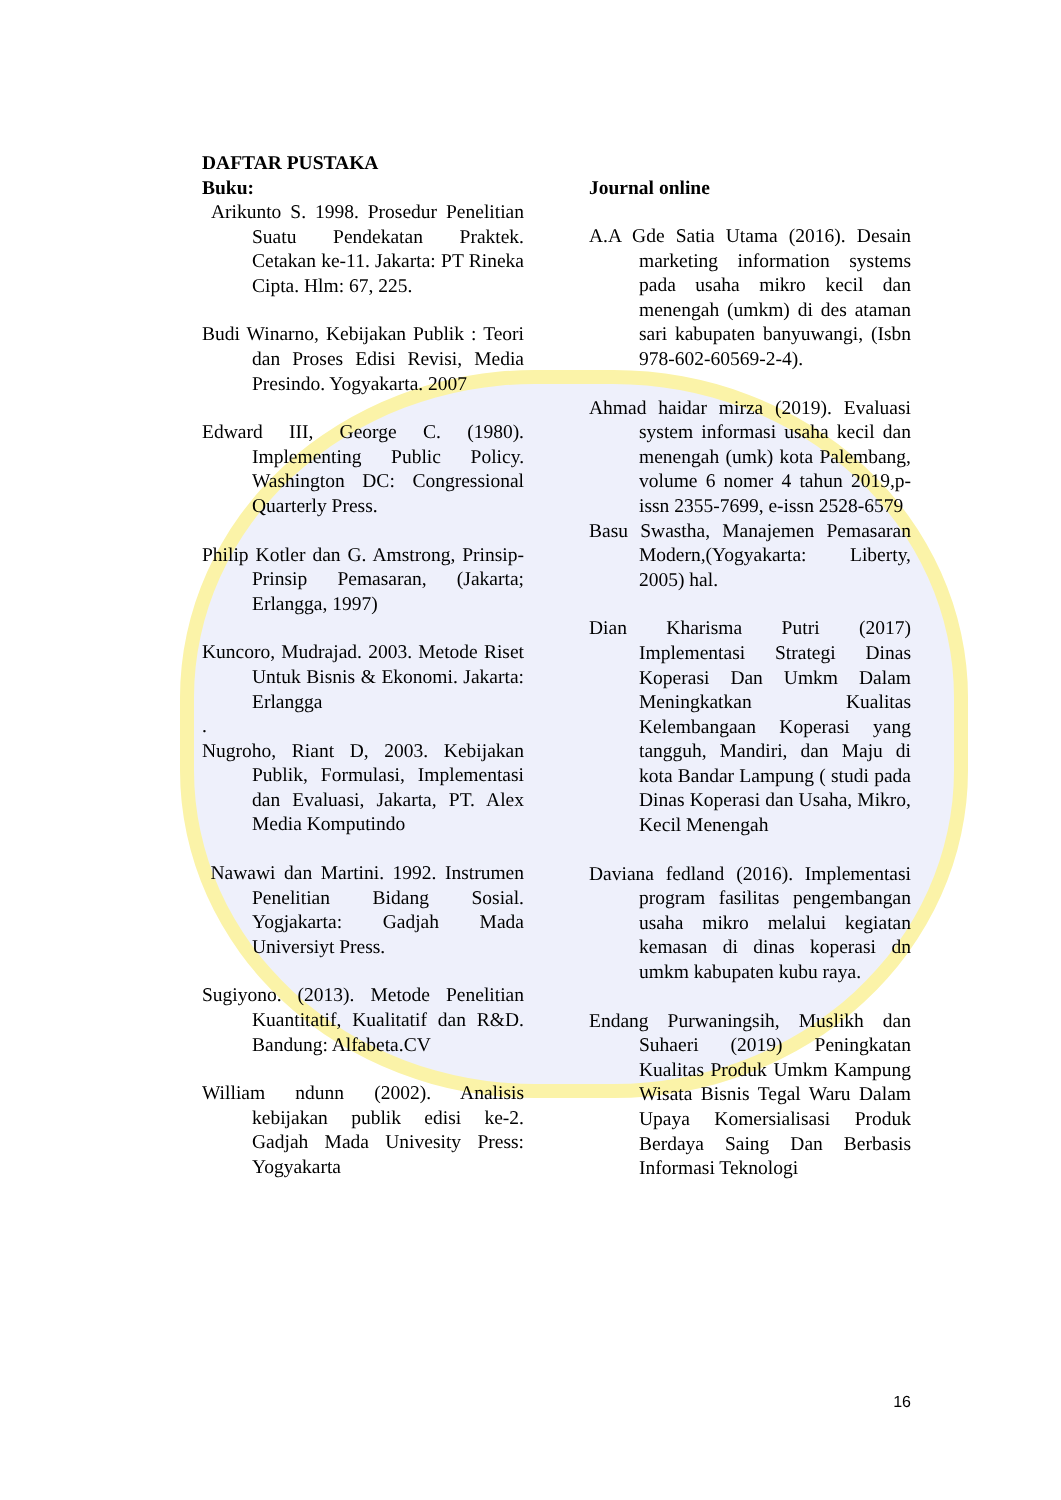DAFTAR PUSTAKA
Buku:
Arikunto S. 1998. Prosedur Penelitian Suatu Pendekatan Praktek. Cetakan ke-11. Jakarta: PT Rineka Cipta. Hlm: 67, 225.
Budi Winarno, Kebijakan Publik : Teori dan Proses Edisi Revisi, Media Presindo. Yogyakarta. 2007
Edward III, George C. (1980). Implementing Public Policy. Washington DC: Congressional Quarterly Press.
Philip Kotler dan G. Amstrong, Prinsip-Prinsip Pemasaran, (Jakarta; Erlangga, 1997)
Kuncoro, Mudrajad. 2003. Metode Riset Untuk Bisnis & Ekonomi. Jakarta: Erlangga
.
Nugroho, Riant D, 2003. Kebijakan Publik, Formulasi, Implementasi dan Evaluasi, Jakarta, PT. Alex Media Komputindo
Nawawi dan Martini. 1992. Instrumen Penelitian Bidang Sosial. Yogjakarta: Gadjah Mada Universiyt Press.
Sugiyono. (2013). Metode Penelitian Kuantitatif, Kualitatif dan R&D. Bandung: Alfabeta.CV
William ndunn (2002). Analisis kebijakan publik edisi ke-2. Gadjah Mada Univesity Press: Yogyakarta
Journal online
A.A Gde Satia Utama (2016). Desain marketing information systems pada usaha mikro kecil dan menengah (umkm) di des ataman sari kabupaten banyuwangi, (Isbn 978-602-60569-2-4).
Ahmad haidar mirza (2019). Evaluasi system informasi usaha kecil dan menengah (umk) kota Palembang, volume 6 nomer 4 tahun 2019,p-issn 2355-7699, e-issn 2528-6579
Basu Swastha, Manajemen Pemasaran Modern,(Yogyakarta: Liberty, 2005) hal.
Dian Kharisma Putri (2017) Implementasi Strategi Dinas Koperasi Dan Umkm Dalam Meningkatkan Kualitas Kelembangaan Koperasi yang tangguh, Mandiri, dan Maju di kota Bandar Lampung ( studi pada Dinas Koperasi dan Usaha, Mikro, Kecil Menengah
Daviana fedland (2016). Implementasi program fasilitas pengembangan usaha mikro melalui kegiatan kemasan di dinas koperasi dn umkm kabupaten kubu raya.
Endang Purwaningsih, Muslikh dan Suhaeri (2019) Peningkatan Kualitas Produk Umkm Kampung Wisata Bisnis Tegal Waru Dalam Upaya Komersialisasi Produk Berdaya Saing Dan Berbasis Informasi Teknologi
16